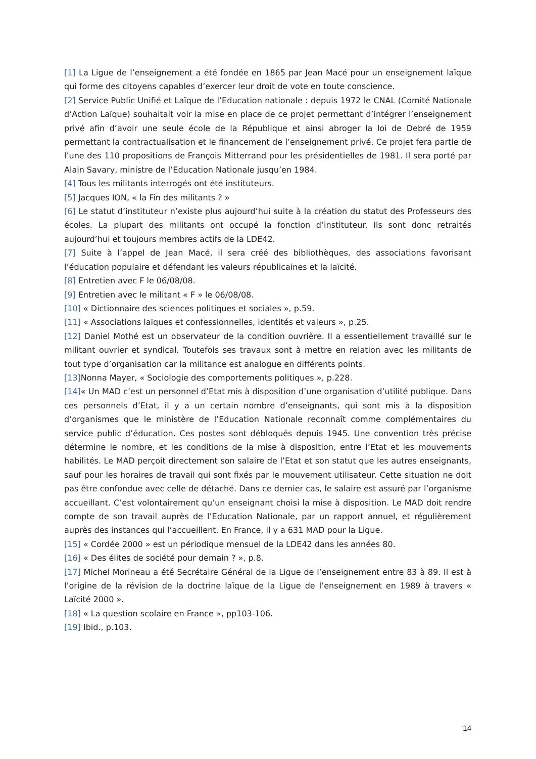[1] La Ligue de l’enseignement a été fondée en 1865 par Jean Macé pour un enseignement laïque qui forme des citoyens capables d’exercer leur droit de vote en toute conscience.
[2] Service Public Unifié et Laïque de l’Education nationale : depuis 1972 le CNAL (Comité Nationale d’Action Laïque) souhaitait voir la mise en place de ce projet permettant d’intégrer l’enseignement privé afin d’avoir une seule école de la République et ainsi abroger la loi de Debré de 1959 permettant la contractualisation et le financement de l’enseignement privé. Ce projet fera partie de l’une des 110 propositions de François Mitterrand pour les présidentielles de 1981. Il sera porté par Alain Savary, ministre de l’Education Nationale jusqu’en 1984.
[4] Tous les militants interrogés ont été instituteurs.
[5] Jacques ION, « la Fin des militants ? »
[6] Le statut d’instituteur n’existe plus aujourd’hui suite à la création du statut des Professeurs des écoles. La plupart des militants ont occupé la fonction d’instituteur. Ils sont donc retraités aujourd’hui et toujours membres actifs de la LDE42.
[7] Suite à l’appel de Jean Macé, il sera créé des bibliothèques, des associations favorisant l’éducation populaire et défendant les valeurs républicaines et la laïcité.
[8] Entretien avec F le 06/08/08.
[9] Entretien avec le militant « F » le 06/08/08.
[10] « Dictionnaire des sciences politiques et sociales », p.59.
[11] « Associations laïques et confessionnelles, identités et valeurs », p.25.
[12] Daniel Mothé est un observateur de la condition ouvrière. Il a essentiellement travaillé sur le militant ouvrier et syndical. Toutefois ses travaux sont à mettre en relation avec les militants de tout type d’organisation car la militance est analogue en différents points.
[13] Nonna Mayer, « Sociologie des comportements politiques », p.228.
[14]« Un MAD c’est un personnel d’Etat mis à disposition d’une organisation d’utilité publique. Dans ces personnels d’Etat, il y a un certain nombre d’enseignants, qui sont mis à la disposition d’organismes que le ministère de l’Education Nationale reconnaît comme complémentaires du service public d’éducation. Ces postes sont débloqués depuis 1945. Une convention très précise détermine le nombre, et les conditions de la mise à disposition, entre l’Etat et les mouvements habilités. Le MAD perçoit directement son salaire de l’Etat et son statut que les autres enseignants, sauf pour les horaires de travail qui sont fixés par le mouvement utilisateur. Cette situation ne doit pas être confondue avec celle de détaché. Dans ce dernier cas, le salaire est assuré par l’organisme accueillant. C’est volontairement qu’un enseignant choisi la mise à disposition. Le MAD doit rendre compte de son travail auprès de l’Education Nationale, par un rapport annuel, et régulièrement auprès des instances qui l’accueillent. En France, il y a 631 MAD pour la Ligue.
[15] « Cordée 2000 » est un périodique mensuel de la LDE42 dans les années 80.
[16] « Des élites de société pour demain ? », p.8.
[17] Michel Morineau a été Secrétaire Général de la Ligue de l’enseignement entre 83 à 89. Il est à l’origine de la révision de la doctrine laïque de la Ligue de l’enseignement en 1989 à travers « Laïcité 2000 ».
[18] « La question scolaire en France », pp103-106.
[19] Ibid., p.103.
14